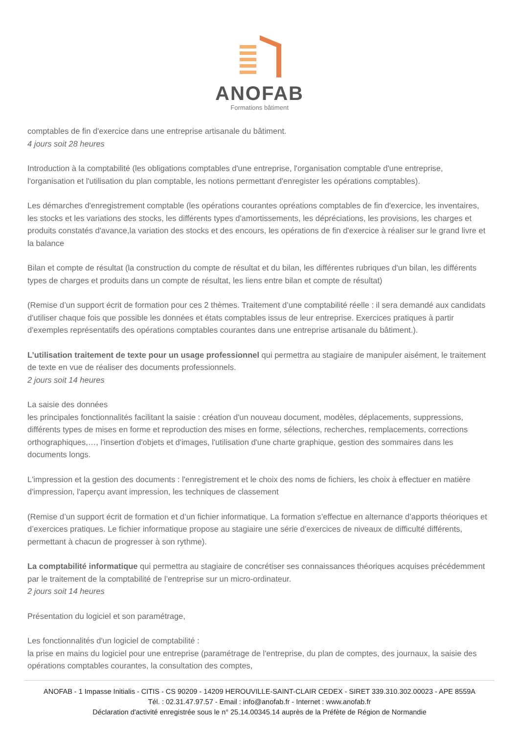ANOFAB
Formations bâtiment
comptables de fin d'exercice dans une entreprise artisanale du bâtiment.
4 jours soit 28 heures
Introduction à la comptabilité (les obligations comptables d'une entreprise, l'organisation comptable d'une entreprise, l'organisation et l'utilisation du plan comptable, les notions permettant d'enregister les opérations comptables).
Les démarches d'enregistrement comptable (les opérations courantes opréations comptables de fin d'exercice, les inventaires, les stocks et les variations des stocks, les différents types d'amortissements, les dépréciations, les provisions, les charges et produits constatés d'avance,la variation des stocks et des encours, les opérations de fin d'exercice à réaliser sur le grand livre et la balance
Bilan et compte de résultat (la construction du compte de résultat et du bilan, les différentes rubriques d'un bilan, les différents types de charges et produits dans un compte de résultat, les liens entre bilan et compte de résultat)
(Remise d’un support écrit de formation pour ces 2 thèmes. Traitement d’une comptabilité réelle : il sera demandé aux candidats d'utiliser chaque fois que possible les données et états comptables issus de leur entreprise. Exercices pratiques à partir d'exemples représentatifs des opérations comptables courantes dans une entreprise artisanale du bâtiment.).
L’utilisation traitement de texte pour un usage professionnel qui permettra au stagiaire de manipuler aisément, le traitement de texte en vue de réaliser des documents professionnels.
2 jours soit 14 heures
La saisie des données
les principales fonctionnalités facilitant la saisie : création d'un nouveau document, modèles, déplacements, suppressions, différents types de mises en forme et reproduction des mises en forme, sélections, recherches, remplacements, corrections orthographiques,…, l'insertion d'objets et d'images, l'utilisation d'une charte graphique, gestion des sommaires dans les documents longs.
L'impression et la gestion des documents : l'enregistrement et le choix des noms de fichiers, les choix à effectuer en matière d'impression, l'aperçu avant impression, les techniques de classement
(Remise d’un support écrit de formation et d’un fichier informatique. La formation s’effectue en alternance d’apports théoriques et d’exercices pratiques. Le fichier informatique propose au stagiaire une série d’exercices de niveaux de difficulté différents, permettant à chacun de progresser à son rythme).
La comptabilité informatique qui permettra au stagiaire de concrétiser ses connaissances théoriques acquises précédemment par le traitement de la comptabilité de l’entreprise sur un micro-ordinateur.
2 jours soit 14 heures
Présentation du logiciel et son paramétrage,
Les fonctionnalités d'un logiciel de comptabilité :
la prise en mains du logiciel pour une entreprise (paramétrage de l'entreprise, du plan de comptes, des journaux, la saisie des opérations comptables courantes, la consultation des comptes,
ANOFAB - 1 Impasse Initialis - CITIS - CS 90209 - 14209 HEROUVILLE-SAINT-CLAIR CEDEX - SIRET 339.310.302.00023 - APE 8559A
Tél. : 02.31.47.97.57 - Email : info@anofab.fr - Internet : www.anofab.fr
Déclaration d'activité enregistrée sous le n° 25.14.00345.14 auprès de la Préfète de Région de Normandie